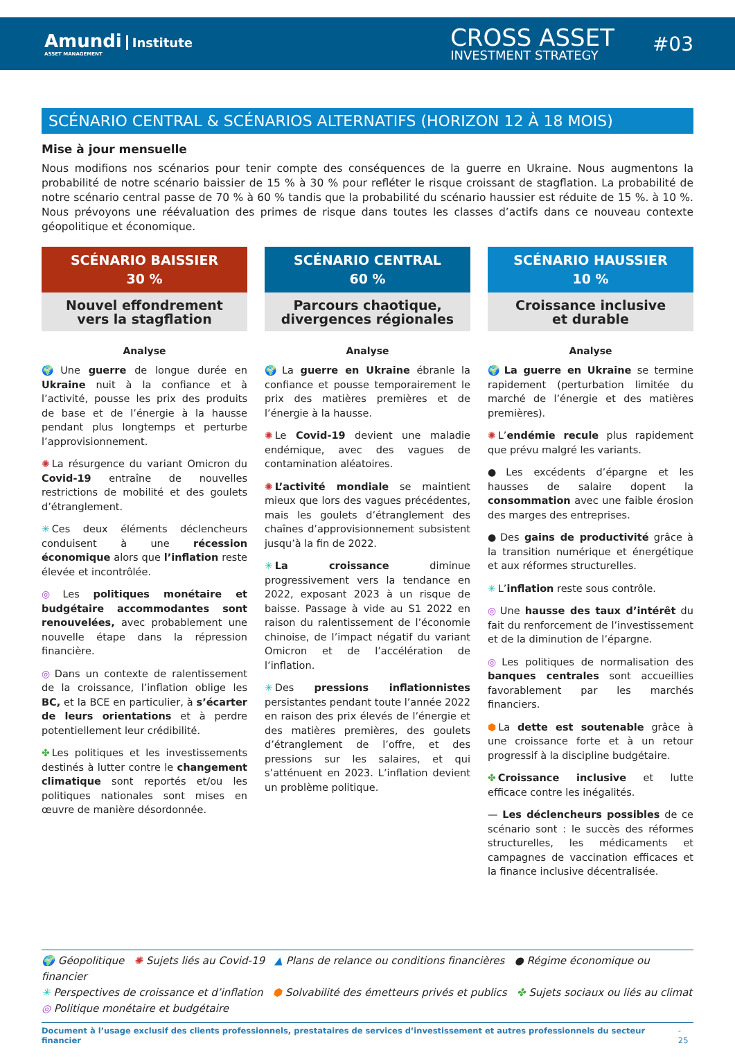Amundi Institute
ASSET MANAGEMENT
CROSS ASSET
INVESTMENT STRATEGY
#03
SCÉNARIO CENTRAL & SCÉNARIOS ALTERNATIFS (HORIZON 12 À 18 MOIS)
Mise à jour mensuelle
Nous modifions nos scénarios pour tenir compte des conséquences de la guerre en Ukraine. Nous augmentons la probabilité de notre scénario baissier de 15 % à 30 % pour refléter le risque croissant de stagflation. La probabilité de notre scénario central passe de 70 % à 60 % tandis que la probabilité du scénario haussier est réduite de 15 %. à 10 %. Nous prévoyons une réévaluation des primes de risque dans toutes les classes d’actifs dans ce nouveau contexte géopolitique et économique.
SCÉNARIO BAISSIER
30 %
Nouvel effondrement
vers la stagflation
Analyse
🌍 Une guerre de longue durée en Ukraine nuit à la confiance et à l’activité, pousse les prix des produits de base et de l’énergie à la hausse pendant plus longtemps et perturbe l’approvisionnement.
✺ La résurgence du variant Omicron du Covid-19 entraîne de nouvelles restrictions de mobilité et des goulets d’étranglement.
✳ Ces deux éléments déclencheurs conduisent à une récession économique alors que l’inflation reste élevée et incontrôlée.
◎ Les politiques monétaire et budgétaire accommodantes sont renouvelées, avec probablement une nouvelle étape dans la répression financière.
◎ Dans un contexte de ralentissement de la croissance, l’inflation oblige les BC, et la BCE en particulier, à s’écarter de leurs orientations et à perdre potentiellement leur crédibilité.
✤ Les politiques et les investissements destinés à lutter contre le changement climatique sont reportés et/ou les politiques nationales sont mises en œuvre de manière désordonnée.
SCÉNARIO CENTRAL
60 %
Parcours chaotique,
divergences régionales
Analyse
🌍 La guerre en Ukraine ébranle la confiance et pousse temporairement le prix des matières premières et de l’énergie à la hausse.
✺ Le Covid-19 devient une maladie endémique, avec des vagues de contamination aléatoires.
✺ L’activité mondiale se maintient mieux que lors des vagues précédentes, mais les goulets d’étranglement des chaînes d’approvisionnement subsistent jusqu’à la fin de 2022.
✳ La croissance diminue progressivement vers la tendance en 2022, exposant 2023 à un risque de baisse. Passage à vide au S1 2022 en raison du ralentissement de l’économie chinoise, de l’impact négatif du variant Omicron et de l’accélération de l’inflation.
✳ Des pressions inflationnistes persistantes pendant toute l’année 2022 en raison des prix élevés de l’énergie et des matières premières, des goulets d’étranglement de l’offre, et des pressions sur les salaires, et qui s’atténuent en 2023. L’inflation devient un problème politique.
SCÉNARIO HAUSSIER
10 %
Croissance inclusive
et durable
Analyse
🌍 La guerre en Ukraine se termine rapidement (perturbation limitée du marché de l’énergie et des matières premières).
✺ L’endémie recule plus rapidement que prévu malgré les variants.
● Les excédents d’épargne et les hausses de salaire dopent la consommation avec une faible érosion des marges des entreprises.
● Des gains de productivité grâce à la transition numérique et énergétique et aux réformes structurelles.
✳ L’inflation reste sous contrôle.
◎ Une hausse des taux d’intérêt du fait du renforcement de l’investissement et de la diminution de l’épargne.
◎ Les politiques de normalisation des banques centrales sont accueillies favorablement par les marchés financiers.
⬢ La dette est soutenable grâce à une croissance forte et à un retour progressif à la discipline budgétaire.
✤ Croissance inclusive et lutte efficace contre les inégalités.
— Les déclencheurs possibles de ce scénario sont : le succès des réformes structurelles, les médicaments et campagnes de vaccination efficaces et la finance inclusive décentralisée.
🌍 Géopolitique ✺ Sujets liés au Covid-19 ▲ Plans de relance ou conditions financières ● Régime économique ou financier
✳ Perspectives de croissance et d’inflation ⬢ Solvabilité des émetteurs privés et publics ✤ Sujets sociaux ou liés au climat
◎ Politique monétaire et budgétaire
Document à l’usage exclusif des clients professionnels, prestataires de services d’investissement et autres professionnels du secteur financier - 25